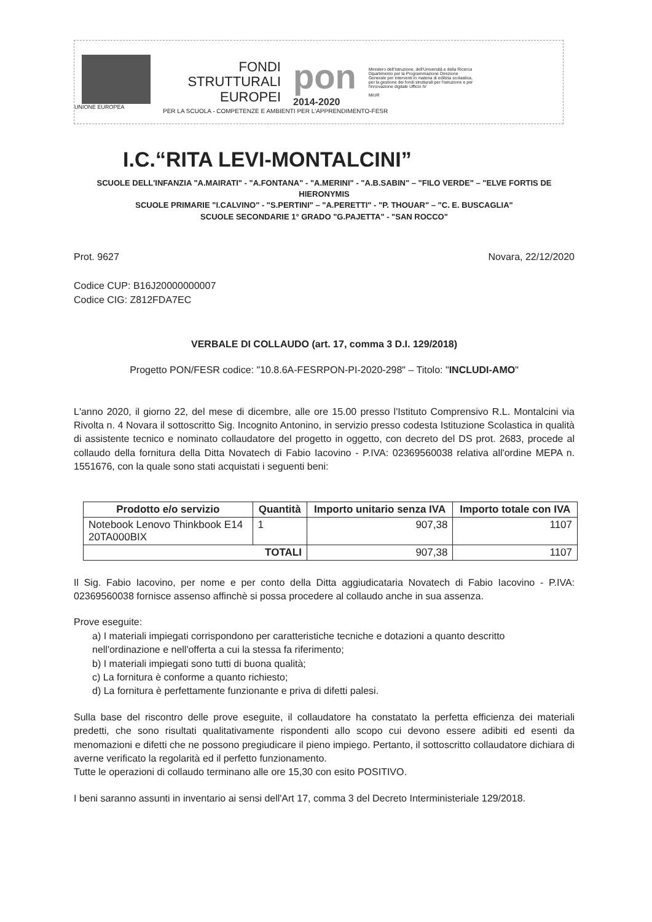UNIONE EUROPEA
FONDI
STRUTTURALI
EUROPEI
pon
2014-2020
Ministero dell'Istruzione, dell'Università e della Ricerca Dipartimento per la Programmazione Direzione Generale per interventi in materia di edilizia scolastica, per la gestione dei fondi strutturali per l'istruzione e per l'innovazione digitale Ufficio IV
MIUR
PER LA SCUOLA - COMPETENZE E AMBIENTI PER L'APPRENDIMENTO-FESR
I.C.“RITA LEVI-MONTALCINI”
SCUOLE DELL'INFANZIA "A.MAIRATI" - "A.FONTANA" - "A.MERINI" - "A.B.SABIN" – "FILO VERDE" – "ELVE FORTIS DE HIERONYMIS
SCUOLE PRIMARIE "I.CALVINO" - "S.PERTINI" – "A.PERETTI" - "P. THOUAR" – "C. E. BUSCAGLIA"
SCUOLE SECONDARIE 1° GRADO "G.PAJETTA" - "SAN ROCCO"
Prot. 9627 Novara, 22/12/2020
Codice CUP: B16J20000000007
Codice CIG: Z812FDA7EC
VERBALE DI COLLAUDO (art. 17, comma 3 D.I. 129/2018)
Progetto PON/FESR codice: "10.8.6A-FESRPON-PI-2020-298" – Titolo: "INCLUDI-AMO"
L'anno 2020, il giorno 22, del mese di dicembre, alle ore 15.00 presso l'Istituto Comprensivo R.L. Montalcini via Rivolta n. 4 Novara il sottoscritto Sig. Incognito Antonino, in servizio presso codesta Istituzione Scolastica in qualità di assistente tecnico e nominato collaudatore del progetto in oggetto, con decreto del DS prot. 2683, procede al collaudo della fornitura della Ditta Novatech di Fabio Iacovino - P.IVA: 02369560038 relativa all'ordine MEPA n. 1551676, con la quale sono stati acquistati i seguenti beni:
| Prodotto e/o servizio | Quantità | Importo unitario senza IVA | Importo totale con IVA |
| --- | --- | --- | --- |
| Notebook Lenovo Thinkbook E14 20TA000BIX | 1 | 907,38 | 1107 |
| TOTALI | | 907,38 | 1107 |
Il Sig. Fabio Iacovino, per nome e per conto della Ditta aggiudicataria Novatech di Fabio Iacovino - P.IVA: 02369560038 fornisce assenso affinchè si possa procedere al collaudo anche in sua assenza.
Prove eseguite:
a) I materiali impiegati corrispondono per caratteristiche tecniche e dotazioni a quanto descritto nell'ordinazione e nell'offerta a cui la stessa fa riferimento;
b) I materiali impiegati sono tutti di buona qualità;
c) La fornitura è conforme a quanto richiesto;
d) La fornitura è perfettamente funzionante e priva di difetti palesi.
Sulla base del riscontro delle prove eseguite, il collaudatore ha constatato la perfetta efficienza dei materiali predetti, che sono risultati qualitativamente rispondenti allo scopo cui devono essere adibiti ed esenti da menomazioni e difetti che ne possono pregiudicare il pieno impiego. Pertanto, il sottoscritto collaudatore dichiara di averne verificato la regolarità ed il perfetto funzionamento.
Tutte le operazioni di collaudo terminano alle ore 15,30 con esito POSITIVO.
I beni saranno assunti in inventario ai sensi dell'Art 17, comma 3 del Decreto Interministeriale 129/2018.